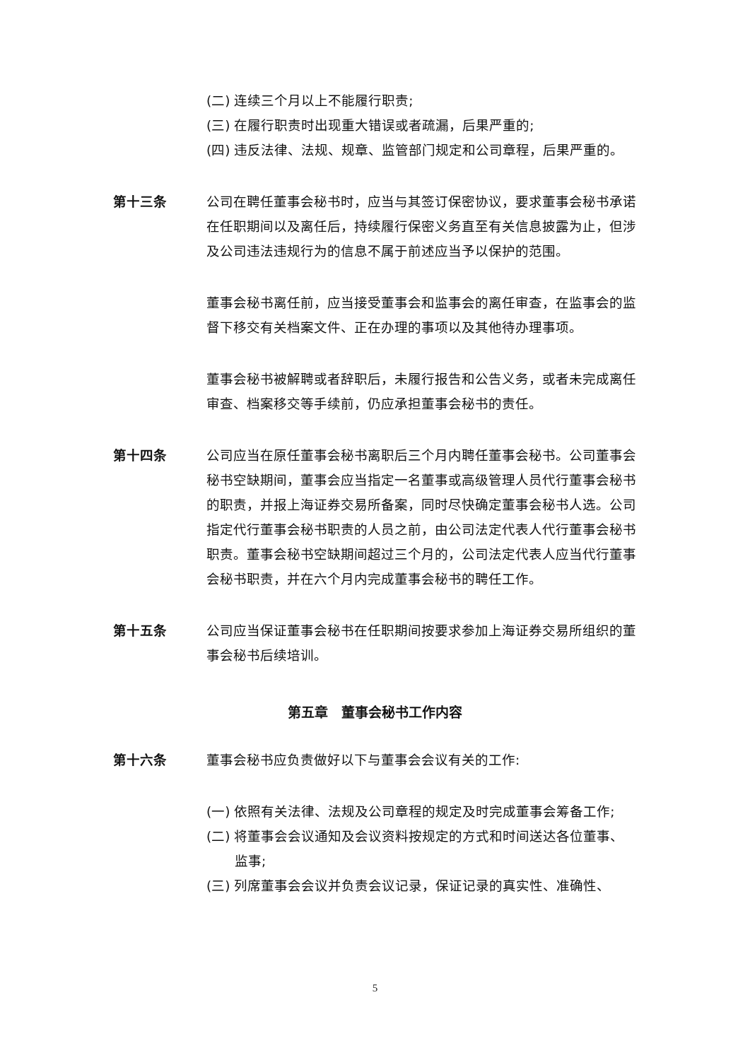(二) 连续三个月以上不能履行职责;
(三) 在履行职责时出现重大错误或者疏漏，后果严重的;
(四) 违反法律、法规、规章、监管部门规定和公司章程，后果严重的。
第十三条 公司在聘任董事会秘书时，应当与其签订保密协议，要求董事会秘书承诺在任职期间以及离任后，持续履行保密义务直至有关信息披露为止，但涉及公司违法违规行为的信息不属于前述应当予以保护的范围。
董事会秘书离任前，应当接受董事会和监事会的离任审查，在监事会的监督下移交有关档案文件、正在办理的事项以及其他待办理事项。
董事会秘书被解聘或者辞职后，未履行报告和公告义务，或者未完成离任审查、档案移交等手续前，仍应承担董事会秘书的责任。
第十四条 公司应当在原任董事会秘书离职后三个月内聘任董事会秘书。公司董事会秘书空缺期间，董事会应当指定一名董事或高级管理人员代行董事会秘书的职责，并报上海证券交易所备案，同时尽快确定董事会秘书人选。公司指定代行董事会秘书职责的人员之前，由公司法定代表人代行董事会秘书职责。董事会秘书空缺期间超过三个月的，公司法定代表人应当代行董事会秘书职责，并在六个月内完成董事会秘书的聘任工作。
第十五条 公司应当保证董事会秘书在任职期间按要求参加上海证券交易所组织的董事会秘书后续培训。
第五章　董事会秘书工作内容
第十六条 董事会秘书应负责做好以下与董事会会议有关的工作:
(一) 依照有关法律、法规及公司章程的规定及时完成董事会筹备工作;
(二) 将董事会会议通知及会议资料按规定的方式和时间送达各位董事、监事;
(三) 列席董事会会议并负责会议记录，保证记录的真实性、准确性、
5